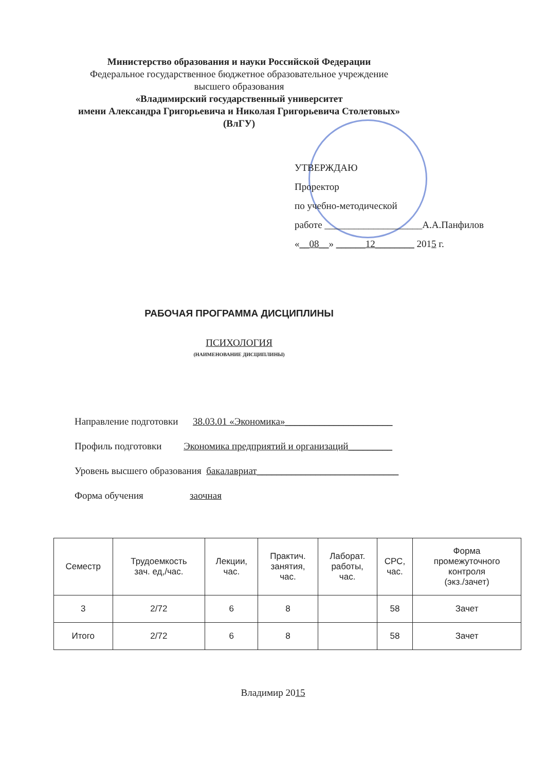Министерство образования и науки Российской Федерации
Федеральное государственное бюджетное образовательное учреждение
высшего образования
«Владимирский государственный университет
имени Александра Григорьевича и Николая Григорьевича Столетовых»
(ВлГУ)
УТВЕРЖДАЮ
Проректор
по учебно-методической
работе ____________________А.А.Панфилов
«__08__» ______12________ 2015 г.
РАБОЧАЯ ПРОГРАММА ДИСЦИПЛИНЫ
ПСИХОЛОГИЯ
(НАИМЕНОВАНИЕ ДИСЦИПЛИНЫ)
Направление подготовки 38.03.01 «Экономика»______________________
Профиль подготовки Экономика предприятий и организаций_________
Уровень высшего образования бакалавриат_____________________________
Форма обучения заочная
| Семестр | Трудоемкость зач. ед,/час. | Лекции, час. | Практич. занятия, час. | Лаборат. работы, час. | СРС, час. | Форма промежуточного контроля (экз./зачет) |
| --- | --- | --- | --- | --- | --- | --- |
| 3 | 2/72 | 6 | 8 | | 58 | Зачет |
| Итого | 2/72 | 6 | 8 | | 58 | Зачет |
Владимир 2015